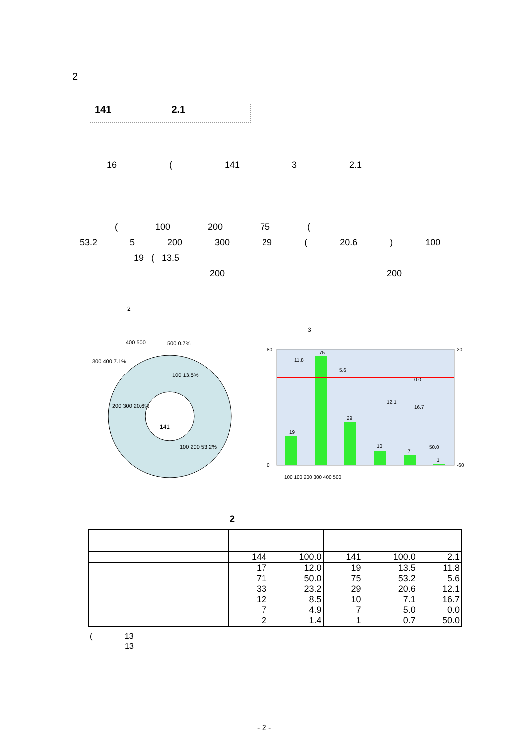2
141 2.1
16 ( 141 3 2.1
( 100 200 75 (
53.2 5 200 300 29 ( 20.6 ) 100
19 ( 13.5
200 200
2
141
400 500
500 0.7%
300 400 7.1%
100 13.5%
200 300 20.6%
100 200 53.2%
3
80
0
20
-60
11.8
5.6
12.1
16.7
0.0
50.0
19
75
29
10
7
1
100 100 200 300 400 500
2
| | | 144 | 100.0 | 141 | 100.0 | 2.1 |
| | | 17 | 12.0 | 19 | 13.5 | 11.8 |
| | | 71 | 50.0 | 75 | 53.2 | 5.6 |
| | | 33 | 23.2 | 29 | 20.6 | 12.1 |
| | | 12 | 8.5 | 10 | 7.1 | 16.7 |
| | | 7 | 4.9 | 7 | 5.0 | 0.0 |
| | | 2 | 1.4 | 1 | 0.7 | 50.0 |
( 13
13
- 2 -